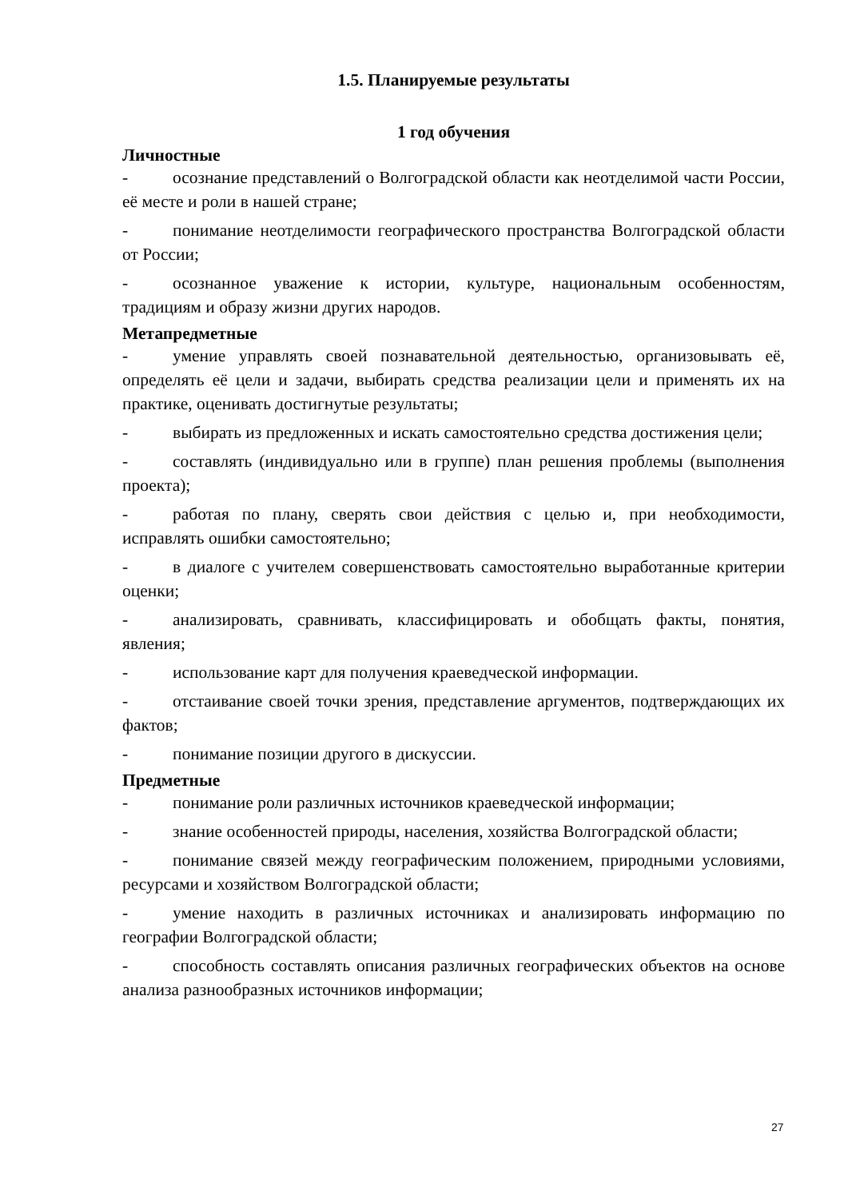1.5. Планируемые результаты
1 год обучения
Личностные
- осознание представлений о Волгоградской области как неотделимой части России, её месте и роли в нашей стране;
- понимание неотделимости географического пространства Волгоградской области от России;
- осознанное уважение к истории, культуре, национальным особенностям, традициям и образу жизни других народов.
Метапредметные
- умение управлять своей познавательной деятельностью, организовывать её, определять её цели и задачи, выбирать средства реализации цели и применять их на практике, оценивать достигнутые результаты;
- выбирать из предложенных и искать самостоятельно средства достижения цели;
- составлять (индивидуально или в группе) план решения проблемы (выполнения проекта);
- работая по плану, сверять свои действия с целью и, при необходимости, исправлять ошибки самостоятельно;
- в диалоге с учителем совершенствовать самостоятельно выработанные критерии оценки;
- анализировать, сравнивать, классифицировать и обобщать факты, понятия, явления;
- использование карт для получения краеведческой информации.
- отстаивание своей точки зрения, представление аргументов, подтверждающих их фактов;
- понимание позиции другого в дискуссии.
Предметные
- понимание роли различных источников краеведческой информации;
- знание особенностей природы, населения, хозяйства Волгоградской области;
- понимание связей между географическим положением, природными условиями, ресурсами и хозяйством Волгоградской области;
- умение находить в различных источниках и анализировать информацию по географии Волгоградской области;
- способность составлять описания различных географических объектов на основе анализа разнообразных источников информации;
27